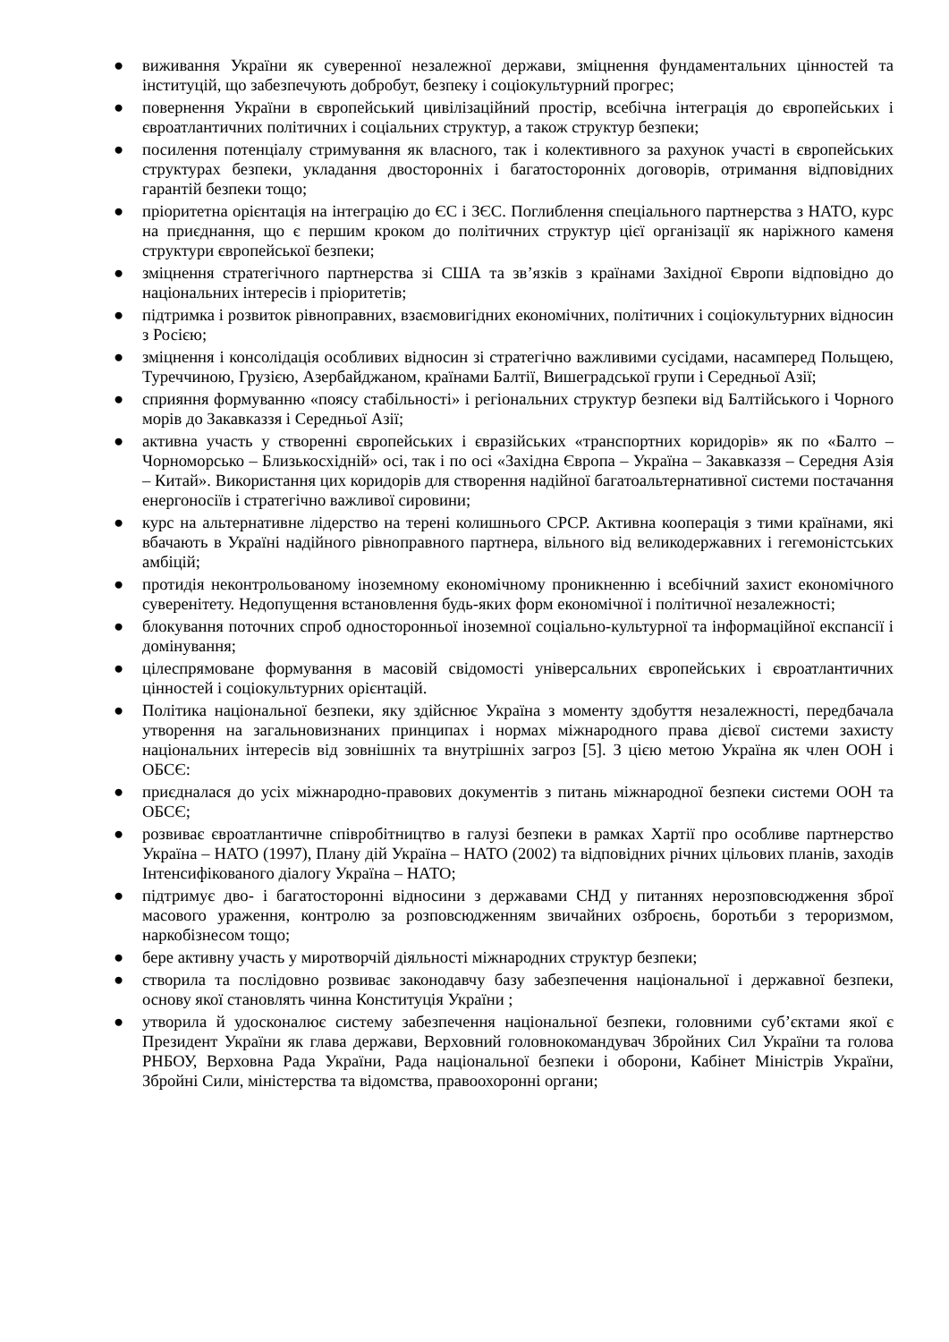● виживання України як суверенної незалежної держави, зміцнення фундаментальних цінностей та інституцій, що забезпечують добробут, безпеку і соціокультурний прогрес;
● повернення України в європейський цивілізаційний простір, всебічна інтеграція до європейських і євроатлантичних політичних і соціальних структур, а також структур безпеки;
● посилення потенціалу стримування як власного, так і колективного за рахунок участі в європейських структурах безпеки, укладання двосторонніх і багатосторонніх договорів, отримання відповідних гарантій безпеки тощо;
● пріоритетна орієнтація на інтеграцію до ЄС і ЗЄС. Поглиблення спеціального партнерства з НАТО, курс на приєднання, що є першим кроком до політичних структур цієї організації як наріжного каменя структури європейської безпеки;
● зміцнення стратегічного партнерства зі США та зв’язків з країнами Західної Європи відповідно до національних інтересів і пріоритетів;
● підтримка і розвиток рівноправних, взаємовигідних економічних, політичних і соціокультурних відносин з Росією;
● зміцнення і консолідація особливих відносин зі стратегічно важливими сусідами, насамперед Польщею, Туреччиною, Грузією, Азербайджаном, країнами Балтії, Вишеградської групи і Середньої Азії;
● сприяння формуванню «поясу стабільності» і регіональних структур безпеки від Балтійського і Чорного морів до Закавказзя і Середньої Азії;
● активна участь у створенні європейських і євразійських «транспортних коридорів» як по «Балто – Чорноморсько – Близькосхідній» осі, так і по осі «Західна Європа – Україна – Закавказзя – Середня Азія – Китай». Використання цих коридорів для створення надійної багатоальтернативної системи постачання енергоносіїв і стратегічно важливої сировини;
● курс на альтернативне лідерство на терені колишнього СРСР. Активна кооперація з тими країнами, які вбачають в Україні надійного рівноправного партнера, вільного від великодержавних і гегемоністських амбіцій;
● протидія неконтрольованому іноземному економічному проникненню і всебічний захист економічного суверенітету. Недопущення встановлення будь-яких форм економічної і політичної незалежності;
● блокування поточних спроб односторонньої іноземної соціально-культурної та інформаційної експансії і домінування;
● цілеспрямоване формування в масовій свідомості універсальних європейських і євроатлантичних цінностей і соціокультурних орієнтацій.
● Політика національної безпеки, яку здійснює Україна з моменту здобуття незалежності, передбачала утворення на загальновизнаних принципах і нормах міжнародного права дієвої системи захисту національних інтересів від зовнішніх та внутрішніх загроз [5]. З цією метою Україна як член ООН і ОБСЄ:
● приєдналася до усіх міжнародно-правових документів з питань міжнародної безпеки системи ООН та ОБСЄ;
● розвиває євроатлантичне співробітництво в галузі безпеки в рамках Хартії про особливе партнерство Україна – НАТО (1997), Плану дій Україна – НАТО (2002) та відповідних річних цільових планів, заходів Інтенсифікованого діалогу Україна – НАТО;
● підтримує дво- і багатосторонні відносини з державами СНД у питаннях нерозповсюдження зброї масового ураження, контролю за розповсюдженням звичайних озброєнь, боротьби з тероризмом, наркобізнесом тощо;
● бере активну участь у миротворчій діяльності міжнародних структур безпеки;
● створила та послідовно розвиває законодавчу базу забезпечення національної і державної безпеки, основу якої становлять чинна Конституція України ;
● утворила й удосконалює систему забезпечення національної безпеки, головними суб’єктами якої є Президент України як глава держави, Верховний головнокомандувач Збройних Сил України та голова РНБОУ, Верховна Рада України, Рада національної безпеки і оборони, Кабінет Міністрів України, Збройні Сили, міністерства та відомства, правоохоронні органи;